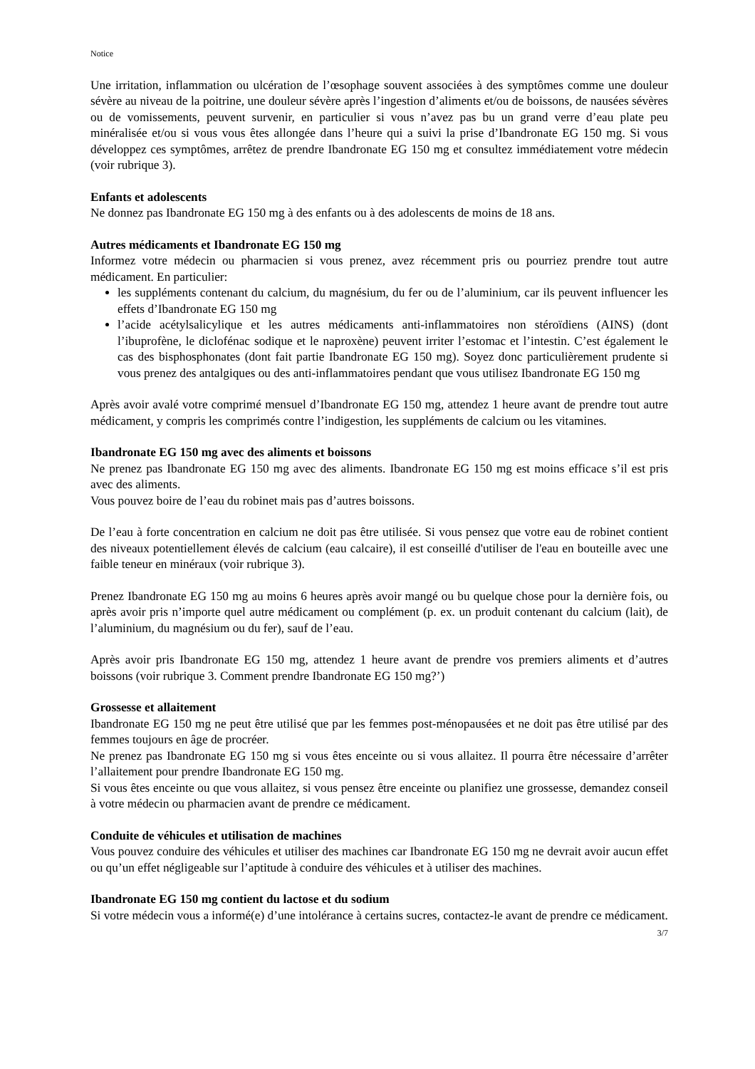Notice
Une irritation, inflammation ou ulcération de l’œsophage souvent associées à des symptômes comme une douleur sévère au niveau de la poitrine, une douleur sévère après l’ingestion d’aliments et/ou de boissons, de nausées sévères ou de vomissements, peuvent survenir, en particulier si vous n’avez pas bu un grand verre d’eau plate peu minéralisée et/ou si vous vous êtes allongée dans l’heure qui a suivi la prise d’Ibandronate EG 150 mg. Si vous développez ces symptômes, arrêtez de prendre Ibandronate EG 150 mg et consultez immédiatement votre médecin (voir rubrique 3).
Enfants et adolescents
Ne donnez pas Ibandronate EG 150 mg à des enfants ou à des adolescents de moins de 18 ans.
Autres médicaments et Ibandronate EG 150 mg
Informez votre médecin ou pharmacien si vous prenez, avez récemment pris ou pourriez prendre tout autre médicament. En particulier:
les suppléments contenant du calcium, du magnésium, du fer ou de l’aluminium, car ils peuvent influencer les effets d’Ibandronate EG 150 mg
l’acide acétylsalicylique et les autres médicaments anti-inflammatoires non stéroïdiens (AINS) (dont l’ibuprofène, le diclofénac sodique et le naproxène) peuvent irriter l’estomac et l’intestin. C’est également le cas des bisphosphonates (dont fait partie Ibandronate EG 150 mg). Soyez donc particulièrement prudente si vous prenez des antalgiques ou des anti-inflammatoires pendant que vous utilisez Ibandronate EG 150 mg
Après avoir avalé votre comprimé mensuel d’Ibandronate EG 150 mg, attendez 1 heure avant de prendre tout autre médicament, y compris les comprimés contre l’indigestion, les suppléments de calcium ou les vitamines.
Ibandronate EG 150 mg avec des aliments et boissons
Ne prenez pas Ibandronate EG 150 mg avec des aliments. Ibandronate EG 150 mg est moins efficace s’il est pris avec des aliments.
Vous pouvez boire de l’eau du robinet mais pas d’autres boissons.
De l’eau à forte concentration en calcium ne doit pas être utilisée. Si vous pensez que votre eau de robinet contient des niveaux potentiellement élevés de calcium (eau calcaire), il est conseillé d'utiliser de l'eau en bouteille avec une faible teneur en minéraux (voir rubrique 3).
Prenez Ibandronate EG 150 mg au moins 6 heures après avoir mangé ou bu quelque chose pour la dernière fois, ou après avoir pris n’importe quel autre médicament ou complément (p. ex. un produit contenant du calcium (lait), de l’aluminium, du magnésium ou du fer), sauf de l’eau.
Après avoir pris Ibandronate EG 150 mg, attendez 1 heure avant de prendre vos premiers aliments et d’autres boissons (voir rubrique 3. Comment prendre Ibandronate EG 150 mg?’)
Grossesse et allaitement
Ibandronate EG 150 mg ne peut être utilisé que par les femmes post-ménopausées et ne doit pas être utilisé par des femmes toujours en âge de procréer.
Ne prenez pas Ibandronate EG 150 mg si vous êtes enceinte ou si vous allaitez. Il pourra être nécessaire d’arrêter l’allaitement pour prendre Ibandronate EG 150 mg.
Si vous êtes enceinte ou que vous allaitez, si vous pensez être enceinte ou planifiez une grossesse, demandez conseil à votre médecin ou pharmacien avant de prendre ce médicament.
Conduite de véhicules et utilisation de machines
Vous pouvez conduire des véhicules et utiliser des machines car Ibandronate EG 150 mg ne devrait avoir aucun effet ou qu’un effet négligeable sur l’aptitude à conduire des véhicules et à utiliser des machines.
Ibandronate EG 150 mg contient du lactose et du sodium
Si votre médecin vous a informé(e) d’une intolérance à certains sucres, contactez-le avant de prendre ce médicament.
3/7